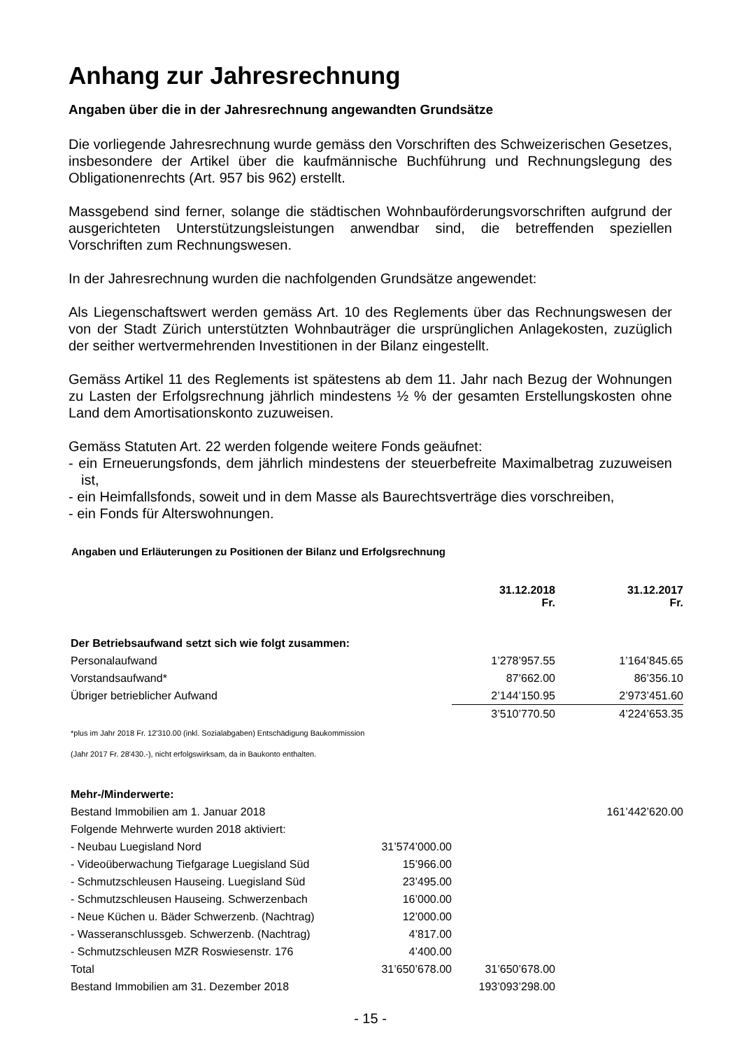Anhang zur Jahresrechnung
Angaben über die in der Jahresrechnung angewandten Grundsätze
Die vorliegende Jahresrechnung wurde gemäss den Vorschriften des Schweizerischen Gesetzes, insbesondere der Artikel über die kaufmännische Buchführung und Rechnungslegung des Obligationenrechts (Art. 957 bis 962) erstellt.
Massgebend sind ferner, solange die städtischen Wohnbauförderungsvorschriften aufgrund der ausgerichteten Unterstützungsleistungen anwendbar sind, die betreffenden speziellen Vorschriften zum Rechnungswesen.
In der Jahresrechnung wurden die nachfolgenden Grundsätze angewendet:
Als Liegenschaftswert werden gemäss Art. 10 des Reglements über das Rechnungswesen der von der Stadt Zürich unterstützten Wohnbauträger die ursprünglichen Anlagekosten, zuzüglich der seither wertvermehrenden Investitionen in der Bilanz eingestellt.
Gemäss Artikel 11 des Reglements ist spätestens ab dem 11. Jahr nach Bezug der Wohnungen zu Lasten der Erfolgsrechnung jährlich mindestens ½ % der gesamten Erstellungskosten ohne Land dem Amortisationskonto zuzuweisen.
Gemäss Statuten Art. 22 werden folgende weitere Fonds geäufnet:
- ein Erneuerungsfonds, dem jährlich mindestens der steuerbefreite Maximalbetrag zuzuweisen ist,
- ein Heimfallsfonds, soweit und in dem Masse als Baurechtsverträge dies vorschreiben,
- ein Fonds für Alterswohnungen.
Angaben und Erläuterungen zu Positionen der Bilanz und Erfolgsrechnung
| | | 31.12.2018 Fr. | 31.12.2017 Fr. |
| Der Betriebsaufwand setzt sich wie folgt zusammen: | | | |
| Personalaufwand | | 1’278’957.55 | 1’164’845.65 |
| Vorstandsaufwand* | | 87’662.00 | 86’356.10 |
| Übriger betrieblicher Aufwand | | 2’144’150.95 | 2’973’451.60 |
| | | 3’510’770.50 | 4’224’653.35 |
| *plus im Jahr 2018 Fr. 12'310.00 (inkl. Sozialabgaben) Entschädigung Baukommission | | | |
| (Jahr 2017 Fr. 28'430.-), nicht erfolgswirksam, da in Baukonto enthalten. | | | |
| Mehr-/Minderwerte: | | | |
| Bestand Immobilien am 1. Januar 2018 | | | 161’442’620.00 |
| Folgende Mehrwerte wurden 2018 aktiviert: | | | |
| - Neubau Luegisland Nord | 31’574’000.00 | | |
| - Videoüberwachung Tiefgarage Luegisland Süd | 15’966.00 | | |
| - Schmutzschleusen Hauseing. Luegisland Süd | 23’495.00 | | |
| - Schmutzschleusen Hauseing. Schwerzenbach | 16’000.00 | | |
| - Neue Küchen u. Bäder Schwerzenb. (Nachtrag) | 12’000.00 | | |
| - Wasseranschlussgeb. Schwerzenb. (Nachtrag) | 4’817.00 | | |
| - Schmutzschleusen MZR Roswiesenstr. 176 | 4’400.00 | | |
| Total | 31’650’678.00 | 31’650’678.00 | |
| Bestand Immobilien am 31. Dezember 2018 | | 193’093’298.00 | |
- 15 -